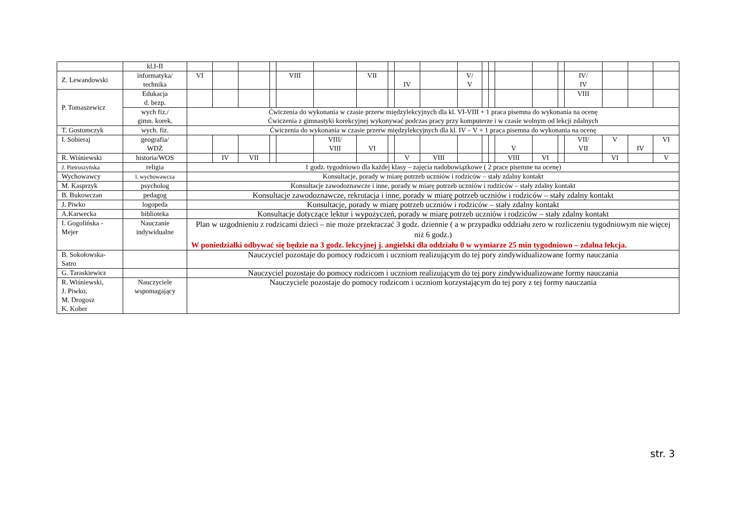| | kl.I-II | | | | | | | | | | | | | | | | | | | | |
| Z. Lewandowski | informatyka/ technika | VI | | | | VIII | | VII | | IV | | V/ V | | | | | | IV/ IV | | | |
| P. Tomaszewicz | Edukacja d. bezp. | | | | | | | | | | | | | | | | | VIII | | | |
| | wych fiz./ gimn. korek. | Ćwiczenia do wykonania w czasie przerw międzylekcyjnych dla kl. VI-VIII + 1 praca pisemna do wykonania na ocenę Ćwiczenia z gimnastyki korekcyjnej wykonywać podczas pracy przy komputerze i w czasie wolnym od lekcji zdalnych | | | | | | | | | | | | | | | | | | | |
| T. Gostomczyk | wych. fiz. | Ćwiczenia do wykonania w czasie przerw międzylekcyjnych dla kl. IV – V + 1 praca pisemna do wykonania na ocenę | | | | | | | | | | | | | | | | | | | |
| I. Sobieraj | geografia/ WDŻ | | | | | | VIII/ VIII | VI | | | | | | | V | | | VII/ VII | V | IV | VI |
| R. Wiśniewski | historia/WOS | | IV | VII | | | | | | V | VIII | | | | VIII | VI | | | VI | | V |
| J. Pietruszyńska | religia | 1 godz. tygodniowo dla każdej klasy – zajęcia nadobowiązkowe ( 2 prace pisemne na ocenę) | | | | | | | | | | | | | | | | | | | |
| Wychowawcy | l. wychowawcza | Konsultacje, porady w miarę potrzeb uczniów i rodziców – stały zdalny kontakt | | | | | | | | | | | | | | | | | | | |
| M. Kasprzyk | psycholog | Konsultacje zawodoznawcze i inne, porady w miarę potrzeb uczniów i rodziców – stały zdalny kontakt | | | | | | | | | | | | | | | | | | | |
| B. Bukowczan | pedagog | Konsultacje zawodoznawcze, rekrutacja i inne, porady w miarę potrzeb uczniów i rodziców – stały zdalny kontakt | | | | | | | | | | | | | | | | | | | |
| J. Piwko | logopeda | Konsultacje, porady w miarę potrzeb uczniów i rodziców – stały zdalny kontakt | | | | | | | | | | | | | | | | | | | |
| A.Karwecka | biblioteka | Konsultacje dotyczące lektur i wypożyczeń, porady w miarę potrzeb uczniów i rodziców – stały zdalny kontakt | | | | | | | | | | | | | | | | | | | |
| I. Gogolińska - Mejer | Nauczanie indywidualne | Plan w uzgodnieniu z rodzicami dzieci – nie może przekraczać 3 godz. dziennie ( a w przypadku oddziału zero w rozliczeniu tygodniowym nie więcej niż 6 godz.) W poniedziałki odbywać się będzie na 3 godz. lekcyjnej j. angielski dla oddziału 0 w wymiarze 25 min tygodniowo – zdalna lekcja. | | | | | | | | | | | | | | | | | | | |
| B. Sokołowska- Satro | | Nauczyciel pozostaje do pomocy rodzicom i uczniom realizującym do tej pory zindywidualizowane formy nauczania | | | | | | | | | | | | | | | | | | | |
| G. Taraskiewicz | | Nauczyciel pozostaje do pomocy rodzicom i uczniom realizującym do tej pory zindywidualizowane formy nauczania | | | | | | | | | | | | | | | | | | | |
| R. Wiśniewski, J. Piwko, M. Drogosz K. Kober | Nauczyciele wspomagający | Nauczyciele pozostaje do pomocy rodzicom i uczniom korzystającym do tej pory z tej formy nauczania | | | | | | | | | | | | | | | | | | | |
str. 3